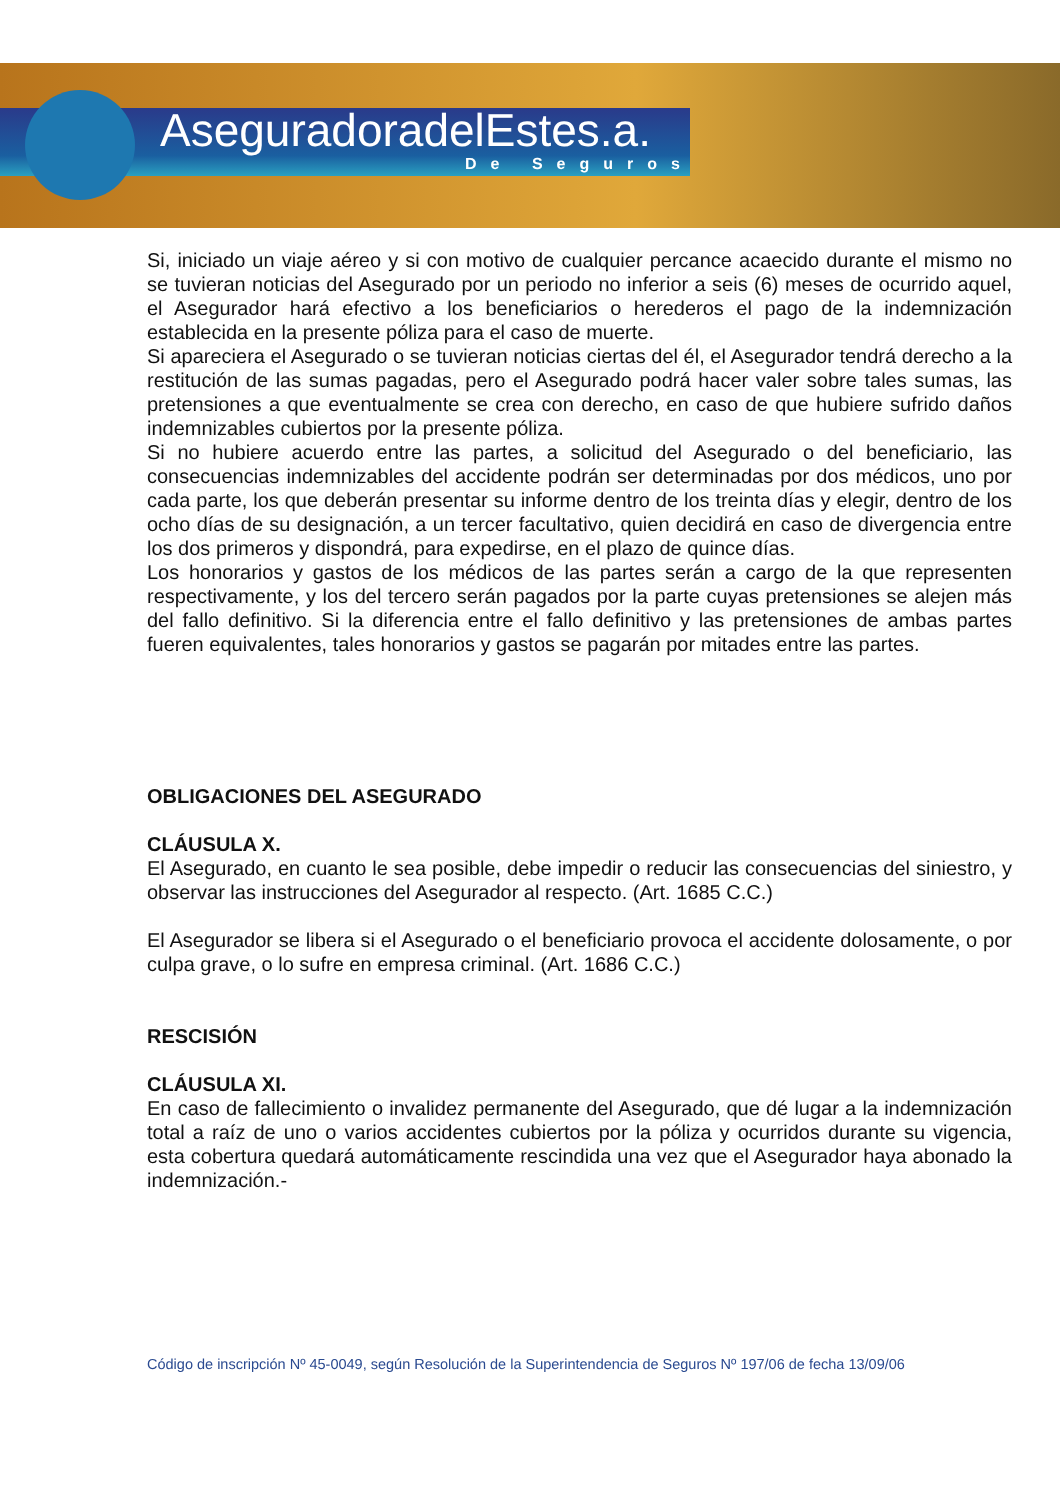AseguradoradelEstes.a.
De Seguros
Si, iniciado un viaje aéreo y si con motivo de cualquier percance acaecido durante el mismo no se tuvieran noticias del Asegurado por un periodo no inferior a seis (6) meses de ocurrido aquel, el Asegurador hará efectivo a los beneficiarios o herederos el pago de la indemnización establecida en la presente póliza para el caso de muerte.
Si apareciera el Asegurado o se tuvieran noticias ciertas del él, el Asegurador tendrá derecho a la restitución de las sumas pagadas, pero el Asegurado podrá hacer valer sobre tales sumas, las pretensiones a que eventualmente se crea con derecho, en caso de que hubiere sufrido daños indemnizables cubiertos por la presente póliza.
Si no hubiere acuerdo entre las partes, a solicitud del Asegurado o del beneficiario, las consecuencias indemnizables del accidente podrán ser determinadas por dos médicos, uno por cada parte, los que deberán presentar su informe dentro de los treinta días y elegir, dentro de los ocho días de su designación, a un tercer facultativo, quien decidirá en caso de divergencia entre los dos primeros y dispondrá, para expedirse, en el plazo de quince días.
Los honorarios y gastos de los médicos de las partes serán a cargo de la que representen respectivamente, y los del tercero serán pagados por la parte cuyas pretensiones se alejen más del fallo definitivo. Si la diferencia entre el fallo definitivo y las pretensiones de ambas partes fueren equivalentes, tales honorarios y gastos se pagarán por mitades entre las partes.
OBLIGACIONES DEL ASEGURADO
CLÁUSULA X.
El Asegurado, en cuanto le sea posible, debe impedir o reducir las consecuencias del siniestro, y observar las instrucciones del Asegurador al respecto. (Art. 1685 C.C.)
El Asegurador se libera si el Asegurado o el beneficiario provoca el accidente dolosamente, o por culpa grave, o lo sufre en empresa criminal. (Art. 1686 C.C.)
RESCISIÓN
CLÁUSULA XI.
En caso de fallecimiento o invalidez permanente del Asegurado, que dé lugar a la indemnización total a raíz de uno o varios accidentes cubiertos por la póliza y ocurridos durante su vigencia, esta cobertura quedará automáticamente rescindida una vez que el Asegurador haya abonado la indemnización.-
Código de inscripción Nº 45-0049, según Resolución de la Superintendencia de Seguros Nº 197/06 de fecha 13/09/06